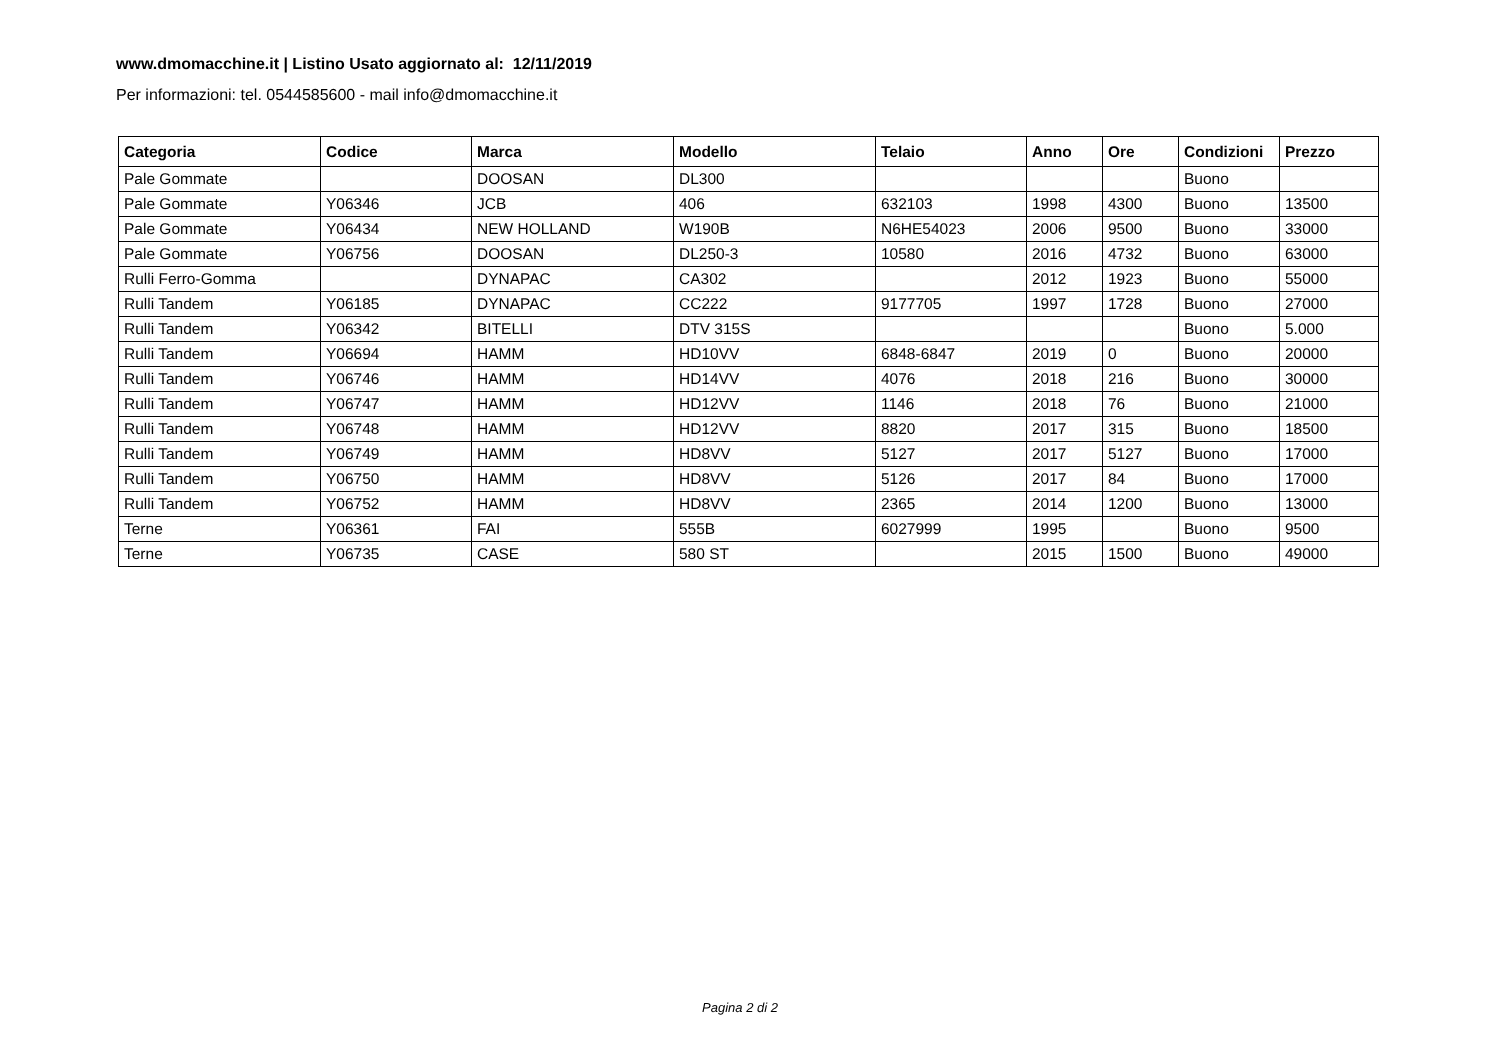www.dmomacchine.it | Listino Usato aggiornato al: 12/11/2019
Per informazioni: tel. 0544585600 - mail info@dmomacchine.it
| Categoria | Codice | Marca | Modello | Telaio | Anno | Ore | Condizioni | Prezzo |
| --- | --- | --- | --- | --- | --- | --- | --- | --- |
| Pale Gommate | | DOOSAN | DL300 | | | | Buono | |
| Pale Gommate | Y06346 | JCB | 406 | 632103 | 1998 | 4300 | Buono | 13500 |
| Pale Gommate | Y06434 | NEW HOLLAND | W190B | N6HE54023 | 2006 | 9500 | Buono | 33000 |
| Pale Gommate | Y06756 | DOOSAN | DL250-3 | 10580 | 2016 | 4732 | Buono | 63000 |
| Rulli Ferro-Gomma | | DYNAPAC | CA302 | | 2012 | 1923 | Buono | 55000 |
| Rulli Tandem | Y06185 | DYNAPAC | CC222 | 9177705 | 1997 | 1728 | Buono | 27000 |
| Rulli Tandem | Y06342 | BITELLI | DTV 315S | | | | Buono | 5.000 |
| Rulli Tandem | Y06694 | HAMM | HD10VV | 6848-6847 | 2019 | 0 | Buono | 20000 |
| Rulli Tandem | Y06746 | HAMM | HD14VV | 4076 | 2018 | 216 | Buono | 30000 |
| Rulli Tandem | Y06747 | HAMM | HD12VV | 1146 | 2018 | 76 | Buono | 21000 |
| Rulli Tandem | Y06748 | HAMM | HD12VV | 8820 | 2017 | 315 | Buono | 18500 |
| Rulli Tandem | Y06749 | HAMM | HD8VV | 5127 | 2017 | 5127 | Buono | 17000 |
| Rulli Tandem | Y06750 | HAMM | HD8VV | 5126 | 2017 | 84 | Buono | 17000 |
| Rulli Tandem | Y06752 | HAMM | HD8VV | 2365 | 2014 | 1200 | Buono | 13000 |
| Terne | Y06361 | FAI | 555B | 6027999 | 1995 | | Buono | 9500 |
| Terne | Y06735 | CASE | 580 ST | | 2015 | 1500 | Buono | 49000 |
Pagina 2 di 2